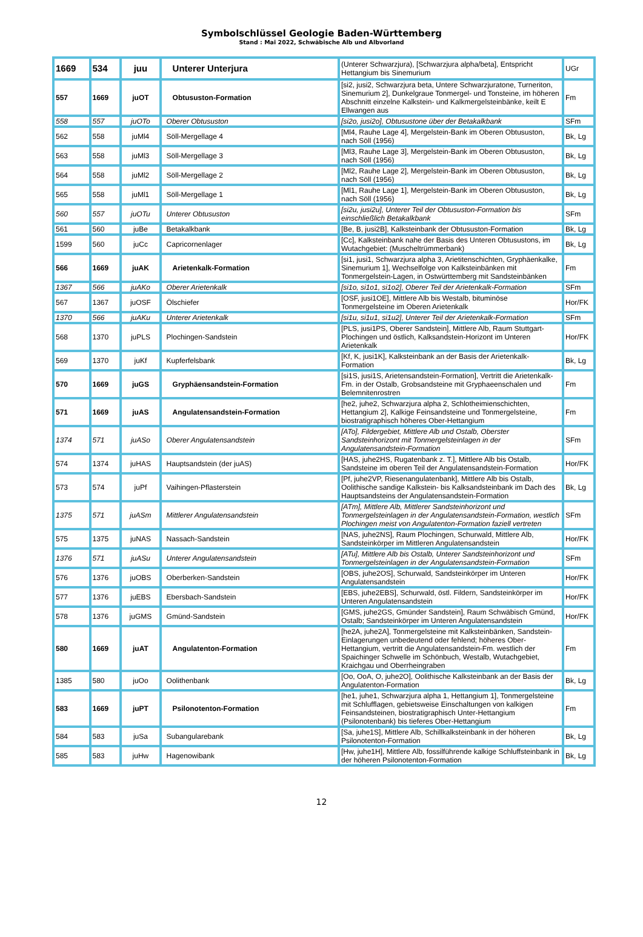Symbolschlüssel Geologie Baden-Württemberg
Stand : Mai 2022, Schwäbische Alb und Albvorland
| 1669 | 534 | juu | Unterer Unterjura | (Unterer Schwarzjura), [Schwarzjura alpha/beta], Entspricht Hettangium bis Sinemurium | UGr |
| 557 | 1669 | juOT | Obtususton-Formation | [si2, jusi2, Schwarzjura beta, Untere Schwarzjuratone, Turneriton, Sinemurium 2], Dunkelgraue Tonmergel- und Tonsteine, im höheren Abschnitt einzelne Kalkstein- und Kalkmergelsteinbänke, keilt E Ellwangen aus | Fm |
| 558 | 557 | juOTo | Oberer Obtususton | [si2o, jusi2o], Obtusustone über der Betakalkbank | SFm |
| 562 | 558 | juMl4 | Söll-Mergellage 4 | [Ml4, Rauhe Lage 4], Mergelstein-Bank im Oberen Obtususton, nach Söll (1956) | Bk, Lg |
| 563 | 558 | juMl3 | Söll-Mergellage 3 | [Ml3, Rauhe Lage 3], Mergelstein-Bank im Oberen Obtususton, nach Söll (1956) | Bk, Lg |
| 564 | 558 | juMl2 | Söll-Mergellage 2 | [Ml2, Rauhe Lage 2], Mergelstein-Bank im Oberen Obtususton, nach Söll (1956) | Bk, Lg |
| 565 | 558 | juMl1 | Söll-Mergellage 1 | [Ml1, Rauhe Lage 1], Mergelstein-Bank im Oberen Obtususton, nach Söll (1956) | Bk, Lg |
| 560 | 557 | juOTu | Unterer Obtususton | [si2u, jusi2u], Unterer Teil der Obtususton-Formation bis einschließlich Betakalkbank | SFm |
| 561 | 560 | juBe | Betakalkbank | [Be, B, jusi2B], Kalksteinbank der Obtususton-Formation | Bk, Lg |
| 1599 | 560 | juCc | Capricornenlager | [Cc], Kalksteinbank nahe der Basis des Unteren Obtusustons, im Wutachgebiet: (Muscheltrümmerbank) | Bk, Lg |
| 566 | 1669 | juAK | Arietenkalk-Formation | [si1, jusi1, Schwarzjura alpha 3, Arietitenschichten, Gryphäenkalke, Sinemurium 1], Wechselfolge von Kalksteinbänken mit Tonmergelstein-Lagen, in Ostwürttemberg mit Sandsteinbänken | Fm |
| 1367 | 566 | juAKo | Oberer Arietenkalk | [si1o, si1o1, si1o2], Oberer Teil der Arietenkalk-Formation | SFm |
| 567 | 1367 | juOSF | Ölschiefer | [OSF, jusi1OE], Mittlere Alb bis Westalb, bituminöse Tonmergelsteine im Oberen Arietenkalk | Hor/FK |
| 1370 | 566 | juAKu | Unterer Arietenkalk | [si1u, si1u1, si1u2], Unterer Teil der Arietenkalk-Formation | SFm |
| 568 | 1370 | juPLS | Plochingen-Sandstein | [PLS, jusi1PS, Oberer Sandstein], Mittlere Alb, Raum Stuttgart-Plochingen und östlich, Kalksandstein-Horizont im Unteren Arietenkalk | Hor/FK |
| 569 | 1370 | juKf | Kupferfelsbank | [Kf, K, jusi1K], Kalksteinbank an der Basis der Arietenkalk-Formation | Bk, Lg |
| 570 | 1669 | juGS | Gryphäensandstein-Formation | [si1S, jusi1S, Arietensandstein-Formation], Vertritt die Arietenkalk-Fm. in der Ostalb, Grobsandsteine mit Gryphaeenschalen und Belemnitenrostren | Fm |
| 571 | 1669 | juAS | Angulatensandstein-Formation | [he2, juhe2, Schwarzjura alpha 2, Schlotheimienschichten, Hettangium 2], Kalkige Feinsandsteine und Tonmergelsteine, biostratigraphisch höheres Ober-Hettangium | Fm |
| 1374 | 571 | juASo | Oberer Angulatensandstein | [ATo], Fildergebiet, Mittlere Alb und Ostalb, Oberster Sandsteinhorizont mit Tonmergelsteinlagen in der Angulatensandstein-Formation | SFm |
| 574 | 1374 | juHAS | Hauptsandstein (der juAS) | [HAS, juhe2HS, Rugatenbank z. T.], Mittlere Alb bis Ostalb, Sandsteine im oberen Teil der Angulatensandstein-Formation | Hor/FK |
| 573 | 574 | juPf | Vaihingen-Pflasterstein | [Pf, juhe2VP, Riesenangulatenbank], Mittlere Alb bis Ostalb, Oolithische sandige Kalkstein- bis Kalksandsteinbank im Dach des Hauptsandsteins der Angulatensandstein-Formation | Bk, Lg |
| 1375 | 571 | juASm | Mittlerer Angulatensandstein | [ATm], Mittlere Alb, Mittlerer Sandsteinhorizont und Tonmergelsteinlagen in der Angulatensandstein-Formation, westlich Plochingen meist von Angulatenton-Formation faziell vertreten | SFm |
| 575 | 1375 | juNAS | Nassach-Sandstein | [NAS, juhe2NS], Raum Plochingen, Schurwald, Mittlere Alb, Sandsteinkörper im Mittleren Angulatensandstein | Hor/FK |
| 1376 | 571 | juASu | Unterer Angulatensandstein | [ATu], Mittlere Alb bis Ostalb, Unterer Sandsteinhorizont und Tonmergelsteinlagen in der Angulatensandstein-Formation | SFm |
| 576 | 1376 | juOBS | Oberberken-Sandstein | [OBS, juhe2OS], Schurwald, Sandsteinkörper im Unteren Angulatensandstein | Hor/FK |
| 577 | 1376 | juEBS | Ebersbach-Sandstein | [EBS, juhe2EBS], Schurwald, östl. Fildern, Sandsteinkörper im Unteren Angulatensandstein | Hor/FK |
| 578 | 1376 | juGMS | Gmünd-Sandstein | [GMS, juhe2GS, Gmünder Sandstein], Raum Schwäbisch Gmünd, Ostalb; Sandsteinkörper im Unteren Angulatensandstein | Hor/FK |
| 580 | 1669 | juAT | Angulatenton-Formation | [he2A, juhe2A], Tonmergelsteine mit Kalksteinbänken, Sandstein-Einlagerungen unbedeutend oder fehlend; höheres Ober-Hettangium, vertritt die Angulatensandstein-Fm. westlich der Spaichinger Schwelle im Schönbuch, Westalb, Wutachgebiet, Kraichgau und Oberrheingraben | Fm |
| 1385 | 580 | juOo | Oolithenbank | [Oo, OoA, O, juhe2O], Oolithische Kalksteinbank an der Basis der Angulatenton-Formation | Bk, Lg |
| 583 | 1669 | juPT | Psilonotenton-Formation | [he1, juhe1, Schwarzjura alpha 1, Hettangium 1], Tonmergelsteine mit Schlufflagen, gebietsweise Einschaltungen von kalkigen Feinsandsteinen, biostratigraphisch Unter-Hettangium (Psilonotenbank) bis tieferes Ober-Hettangium | Fm |
| 584 | 583 | juSa | Subangularebank | [Sa, juhe1S], Mittlere Alb, Schillkalksteinbank in der höheren Psilonotenton-Formation | Bk, Lg |
| 585 | 583 | juHw | Hagenowibank | [Hw, juhe1H], Mittlere Alb, fossilführende kalkige Schluffsteinbank in der höheren Psilonotenton-Formation | Bk, Lg |
12